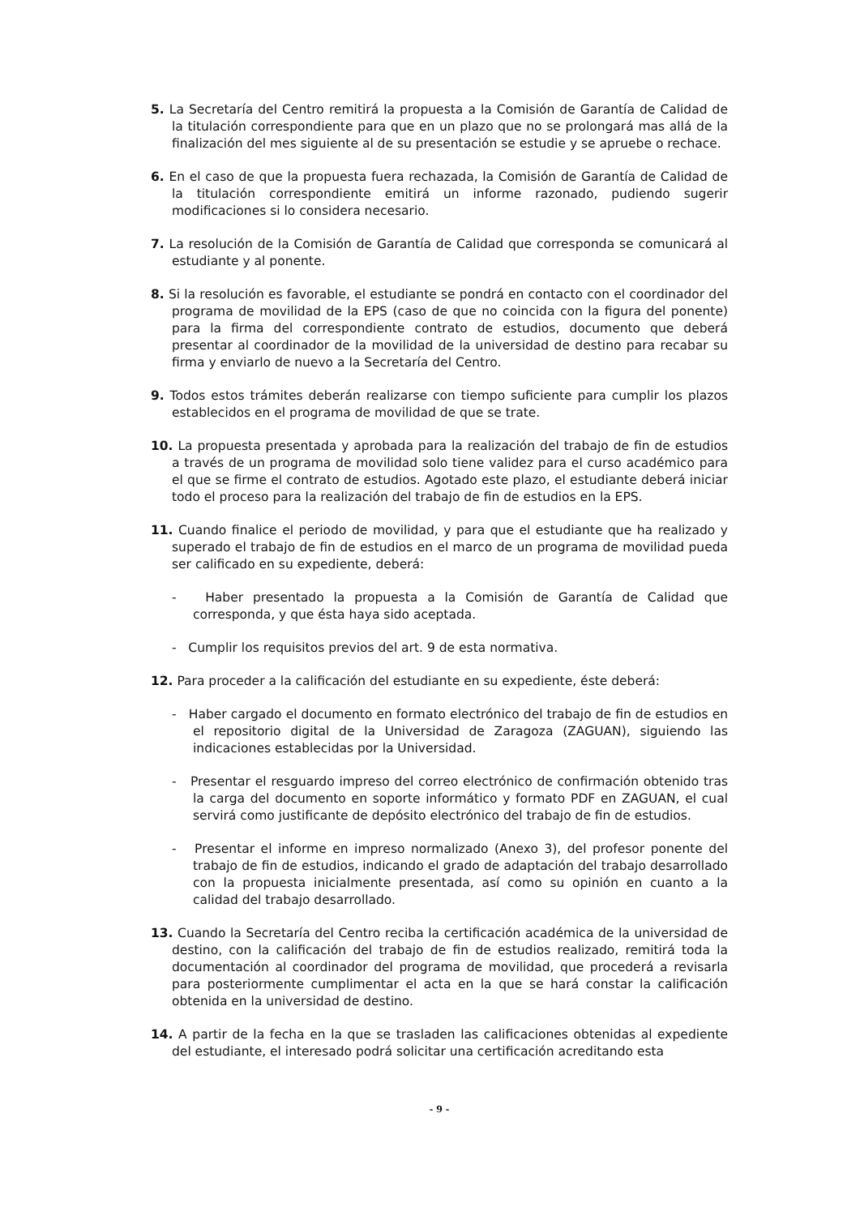5. La Secretaría del Centro remitirá la propuesta a la Comisión de Garantía de Calidad de la titulación correspondiente para que en un plazo que no se prolongará mas allá de la finalización del mes siguiente al de su presentación se estudie y se apruebe o rechace.
6. En el caso de que la propuesta fuera rechazada, la Comisión de Garantía de Calidad de la titulación correspondiente emitirá un informe razonado, pudiendo sugerir modificaciones si lo considera necesario.
7. La resolución de la Comisión de Garantía de Calidad que corresponda se comunicará al estudiante y al ponente.
8. Si la resolución es favorable, el estudiante se pondrá en contacto con el coordinador del programa de movilidad de la EPS (caso de que no coincida con la figura del ponente) para la firma del correspondiente contrato de estudios, documento que deberá presentar al coordinador de la movilidad de la universidad de destino para recabar su firma y enviarlo de nuevo a la Secretaría del Centro.
9. Todos estos trámites deberán realizarse con tiempo suficiente para cumplir los plazos establecidos en el programa de movilidad de que se trate.
10. La propuesta presentada y aprobada para la realización del trabajo de fin de estudios a través de un programa de movilidad solo tiene validez para el curso académico para el que se firme el contrato de estudios. Agotado este plazo, el estudiante deberá iniciar todo el proceso para la realización del trabajo de fin de estudios en la EPS.
11. Cuando finalice el periodo de movilidad, y para que el estudiante que ha realizado y superado el trabajo de fin de estudios en el marco de un programa de movilidad pueda ser calificado en su expediente, deberá:
- Haber presentado la propuesta a la Comisión de Garantía de Calidad que corresponda, y que ésta haya sido aceptada.
- Cumplir los requisitos previos del art. 9 de esta normativa.
12. Para proceder a la calificación del estudiante en su expediente, éste deberá:
- Haber cargado el documento en formato electrónico del trabajo de fin de estudios en el repositorio digital de la Universidad de Zaragoza (ZAGUAN), siguiendo las indicaciones establecidas por la Universidad.
- Presentar el resguardo impreso del correo electrónico de confirmación obtenido tras la carga del documento en soporte informático y formato PDF en ZAGUAN, el cual servirá como justificante de depósito electrónico del trabajo de fin de estudios.
- Presentar el informe en impreso normalizado (Anexo 3), del profesor ponente del trabajo de fin de estudios, indicando el grado de adaptación del trabajo desarrollado con la propuesta inicialmente presentada, así como su opinión en cuanto a la calidad del trabajo desarrollado.
13. Cuando la Secretaría del Centro reciba la certificación académica de la universidad de destino, con la calificación del trabajo de fin de estudios realizado, remitirá toda la documentación al coordinador del programa de movilidad, que procederá a revisarla para posteriormente cumplimentar el acta en la que se hará constar la calificación obtenida en la universidad de destino.
14. A partir de la fecha en la que se trasladen las calificaciones obtenidas al expediente del estudiante, el interesado podrá solicitar una certificación acreditando esta
- 9 -